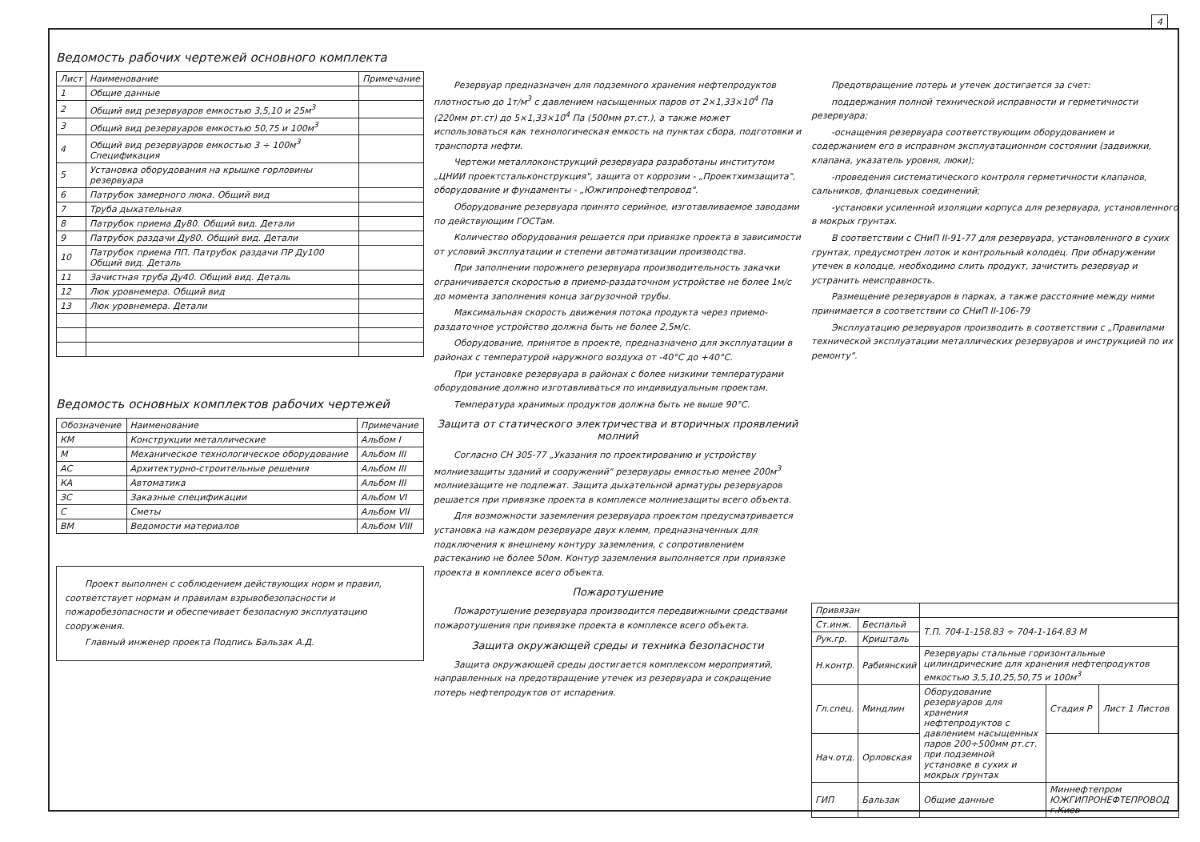4
Ведомость рабочих чертежей основного комплекта
| Лист | Наименование | Примечание |
| --- | --- | --- |
| 1 | Общие данные | |
| 2 | Общий вид резервуаров емкостью 3,5,10 и 25м<sup>3</sup> | |
| 3 | Общий вид резервуаров емкостью 50,75 и 100м<sup>3</sup> | |
| 4 | Общий вид резервуаров емкостью 3 ÷ 100м<sup>3</sup> Спецификация | |
| 5 | Установка оборудования на крышке горловины резервуара | |
| 6 | Патрубок замерного люка. Общий вид | |
| 7 | Труба дыхательная | |
| 8 | Патрубок приема Ду80. Общий вид. Детали | |
| 9 | Патрубок раздачи Ду80. Общий вид. Детали | |
| 10 | Патрубок приема ПП. Патрубок раздачи ПР Ду100 Общий вид. Деталь | |
| 11 | Зачистная труба Ду40. Общий вид. Деталь | |
| 12 | Люк уровнемера. Общий вид | |
| 13 | Люк уровнемера. Детали | |
Ведомость основных комплектов рабочих чертежей
| Обозначение | Наименование | Примечание |
| --- | --- | --- |
| КМ | Конструкции металлические | Альбом I |
| М | Механическое технологическое оборудование | Альбом III |
| АС | Архитектурно-строительные решения | Альбом III |
| КА | Автоматика | Альбом III |
| ЗС | Заказные спецификации | Альбом VI |
| С | Сметы | Альбом VII |
| ВМ | Ведомости материалов | Альбом VIII |
Проект выполнен с соблюдением действующих норм и правил, соответствует нормам и правилам взрывобезопасности и пожаробезопасности и обеспечивает безопасную эксплуатацию сооружения.
Главный инженер проекта Подпись Бальзак А.Д.
Резервуар предназначен для подземного хранения нефтепродуктов плотностью до 1т/м<sup>3</sup> с давлением насыщенных паров от 2×1,33×10<sup>4</sup> Па (220мм рт.ст) до 5×1,33×10<sup>4</sup> Па (500мм рт.ст.), а также может использоваться как технологическая емкость на пунктах сбора, подготовки и транспорта нефти.
Чертежи металлоконструкций резервуара разработаны институтом „ЦНИИ проектстальконструкция", защита от коррозии - „Проектхимзащита", оборудование и фундаменты - „Южгипронефтепровод".
Оборудование резервуара принято серийное, изготавливаемое заводами по действующим ГОСТам.
Количество оборудования решается при привязке проекта в зависимости от условий эксплуатации и степени автоматизации производства.
При заполнении порожнего резервуара производительность закачки ограничивается скоростью в приемо-раздаточном устройстве не более 1м/с до момента заполнения конца загрузочной трубы.
Максимальная скорость движения потока продукта через приемо-раздаточное устройство должна быть не более 2,5м/с.
Оборудование, принятое в проекте, предназначено для эксплуатации в районах с температурой наружного воздуха от -40°С до +40°С.
При установке резервуара в районах с более низкими температурами оборудование должно изготавливаться по индивидуальным проектам.
Температура хранимых продуктов должна быть не выше 90°С.
Защита от статического электричества и вторичных проявлений молний
Согласно СН 305-77 „Указания по проектированию и устройству молниезащиты зданий и сооружений" резервуары емкостью менее 200м<sup>3</sup> молниезащите не подлежат. Защита дыхательной арматуры резервуаров решается при привязке проекта в комплексе молниезащиты всего объекта.
Для возможности заземления резервуара проектом предусматривается установка на каждом резервуаре двух клемм, предназначенных для подключения к внешнему контуру заземления, с сопротивлением растеканию не более 50ом. Контур заземления выполняется при привязке проекта в комплексе всего объекта.
Пожаротушение
Пожаротушение резервуара производится передвижными средствами пожаротушения при привязке проекта в комплексе всего объекта.
Защита окружающей среды и техника безопасности
Защита окружающей среды достигается комплексом мероприятий, направленных на предотвращение утечек из резервуара и сокращение потерь нефтепродуктов от испарения.
Предотвращение потерь и утечек достигается за счет:
поддержания полной технической исправности и герметичности резервуара;
-оснащения резервуара соответствующим оборудованием и содержанием его в исправном эксплуатационном состоянии (задвижки, клапана, указатель уровня, люки);
-проведения систематического контроля герметичности клапанов, сальников, фланцевых соединений;
-установки усиленной изоляции корпуса для резервуара, установленного в мокрых грунтах.
В соответствии с СНиП II-91-77 для резервуара, установленного в сухих грунтах, предусмотрен лоток и контрольный колодец. При обнаружении утечек в колодце, необходимо слить продукт, зачистить резервуар и устранить неисправность.
Размещение резервуаров в парках, а также расстояние между ними принимается в соответствии со СНиП II-106-79
Эксплуатацию резервуаров производить в соответствии с „Правилами технической эксплуатации металлических резервуаров и инструкцией по их ремонту".
| Привязан | | | | |
| Ст.инж. | Беспальй | Т.П. 704-1-158.83 ÷ 704-1-164.83 М | | |
| Рук.гр. | Кришталь | | | |
| Н.контр. | Рабиянский | Резервуары стальные горизонтальные цилиндрические для хранения нефтепродуктов емкостью 3,5,10,25,50,75 и 100м<sup>3</sup> | | |
| Гл.спец. | Миндлин | Оборудование резервуаров для хранения нефтепродуктов с давлением насыщенных паров 200÷500мм рт.ст. при подземной установке в сухих и мокрых грунтах | Стадия Р | Лист 1 Листов |
| Нач.отд. | Орловская | | | |
| ГИП | Бальзак | Общие данные | Миннефтепром ЮЖГИПРОНЕФТЕПРОВОД г.Киев | |